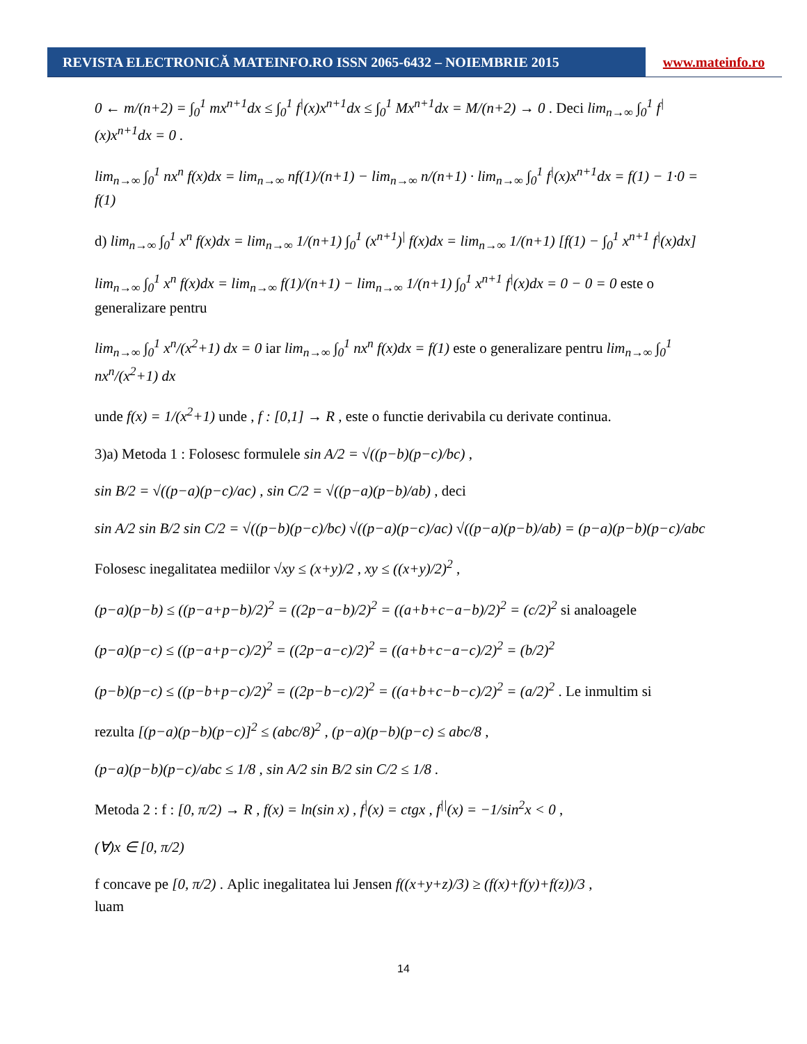REVISTA ELECTRONICĂ MATEINFO.RO ISSN 2065-6432 – NOIEMBRIE 2015 www.mateinfo.ro
0 ← m/(n+2) = ∫<sub>0</sub><sup>1</sup> mx<sup>n+1</sup>dx ≤ ∫<sub>0</sub><sup>1</sup> f<sup>|</sup>(x)x<sup>n+1</sup>dx ≤ ∫<sub>0</sub><sup>1</sup> Mx<sup>n+1</sup>dx = M/(n+2) → 0 . Deci lim<sub>n→∞</sub> ∫<sub>0</sub><sup>1</sup> f<sup>|</sup>(x)x<sup>n+1</sup>dx = 0 .
lim<sub>n→∞</sub> ∫<sub>0</sub><sup>1</sup> nx<sup>n</sup> f(x)dx = lim<sub>n→∞</sub> nf(1)/(n+1) − lim<sub>n→∞</sub> n/(n+1) · lim<sub>n→∞</sub> ∫<sub>0</sub><sup>1</sup> f<sup>|</sup>(x)x<sup>n+1</sup>dx = f(1) − 1·0 = f(1)
d) lim<sub>n→∞</sub> ∫<sub>0</sub><sup>1</sup> x<sup>n</sup> f(x)dx = lim<sub>n→∞</sub> 1/(n+1) ∫<sub>0</sub><sup>1</sup> (x<sup>n+1</sup>)<sup>|</sup> f(x)dx = lim<sub>n→∞</sub> 1/(n+1) [f(1) − ∫<sub>0</sub><sup>1</sup> x<sup>n+1</sup> f<sup>|</sup>(x)dx]
lim<sub>n→∞</sub> ∫<sub>0</sub><sup>1</sup> x<sup>n</sup> f(x)dx = lim<sub>n→∞</sub> f(1)/(n+1) − lim<sub>n→∞</sub> 1/(n+1) ∫<sub>0</sub><sup>1</sup> x<sup>n+1</sup> f<sup>|</sup>(x)dx = 0 − 0 = 0 este o generalizare pentru
lim<sub>n→∞</sub> ∫<sub>0</sub><sup>1</sup> x<sup>n</sup>/(x<sup>2</sup>+1) dx = 0 iar lim<sub>n→∞</sub> ∫<sub>0</sub><sup>1</sup> nx<sup>n</sup> f(x)dx = f(1) este o generalizare pentru lim<sub>n→∞</sub> ∫<sub>0</sub><sup>1</sup> nx<sup>n</sup>/(x<sup>2</sup>+1) dx
unde f(x) = 1/(x<sup>2</sup>+1) unde , f : [0,1] → R , este o functie derivabila cu derivate continua.
3)a) Metoda 1 : Folosesc formulele sin A/2 = √((p−b)(p−c)/bc) ,
sin B/2 = √((p−a)(p−c)/ac) , sin C/2 = √((p−a)(p−b)/ab) , deci
sin A/2 sin B/2 sin C/2 = √((p−b)(p−c)/bc) √((p−a)(p−c)/ac) √((p−a)(p−b)/ab) = (p−a)(p−b)(p−c)/abc
Folosesc inegalitatea mediilor √xy ≤ (x+y)/2 , xy ≤ ((x+y)/2)<sup>2</sup> ,
(p−a)(p−b) ≤ ((p−a+p−b)/2)<sup>2</sup> = ((2p−a−b)/2)<sup>2</sup> = ((a+b+c−a−b)/2)<sup>2</sup> = (c/2)<sup>2</sup> si analoagele
(p−a)(p−c) ≤ ((p−a+p−c)/2)<sup>2</sup> = ((2p−a−c)/2)<sup>2</sup> = ((a+b+c−a−c)/2)<sup>2</sup> = (b/2)<sup>2</sup>
(p−b)(p−c) ≤ ((p−b+p−c)/2)<sup>2</sup> = ((2p−b−c)/2)<sup>2</sup> = ((a+b+c−b−c)/2)<sup>2</sup> = (a/2)<sup>2</sup> . Le inmultim si
rezulta [(p−a)(p−b)(p−c)]<sup>2</sup> ≤ (abc/8)<sup>2</sup> , (p−a)(p−b)(p−c) ≤ abc/8 ,
(p−a)(p−b)(p−c)/abc ≤ 1/8 , sin A/2 sin B/2 sin C/2 ≤ 1/8 .
Metoda 2 : f : [0, π/2) → R , f(x) = ln(sin x) , f<sup>|</sup>(x) = ctgx , f<sup>||</sup>(x) = −1/sin<sup>2</sup>x < 0 ,
(∀)x ∈ [0, π/2)
f concave pe [0, π/2) . Aplic inegalitatea lui Jensen f((x+y+z)/3) ≥ (f(x)+f(y)+f(z))/3 ,
luam
14